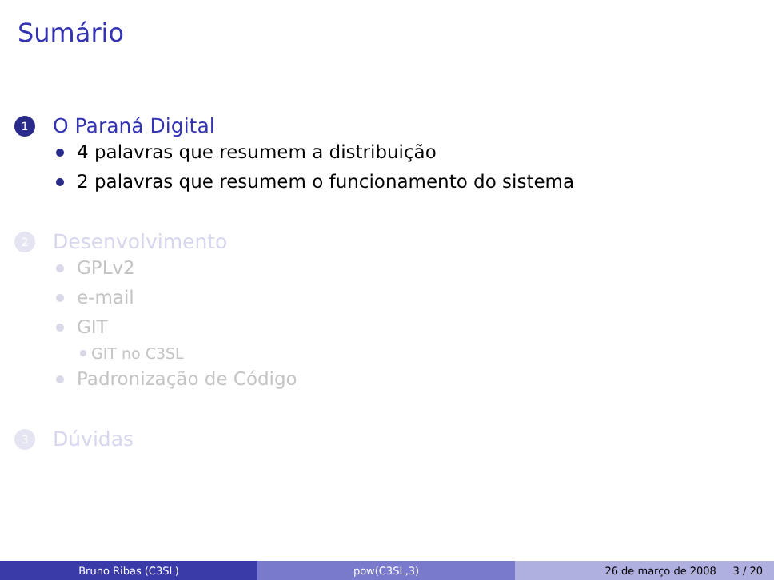Sumário
1 O Paraná Digital
4 palavras que resumem a distribuição
2 palavras que resumem o funcionamento do sistema
2 Desenvolvimento
GPLv2
e-mail
GIT
GIT no C3SL
Padronização de Código
3 Dúvidas
Bruno Ribas (C3SL) pow(C3SL,3) 26 de março de 2008 3 / 20